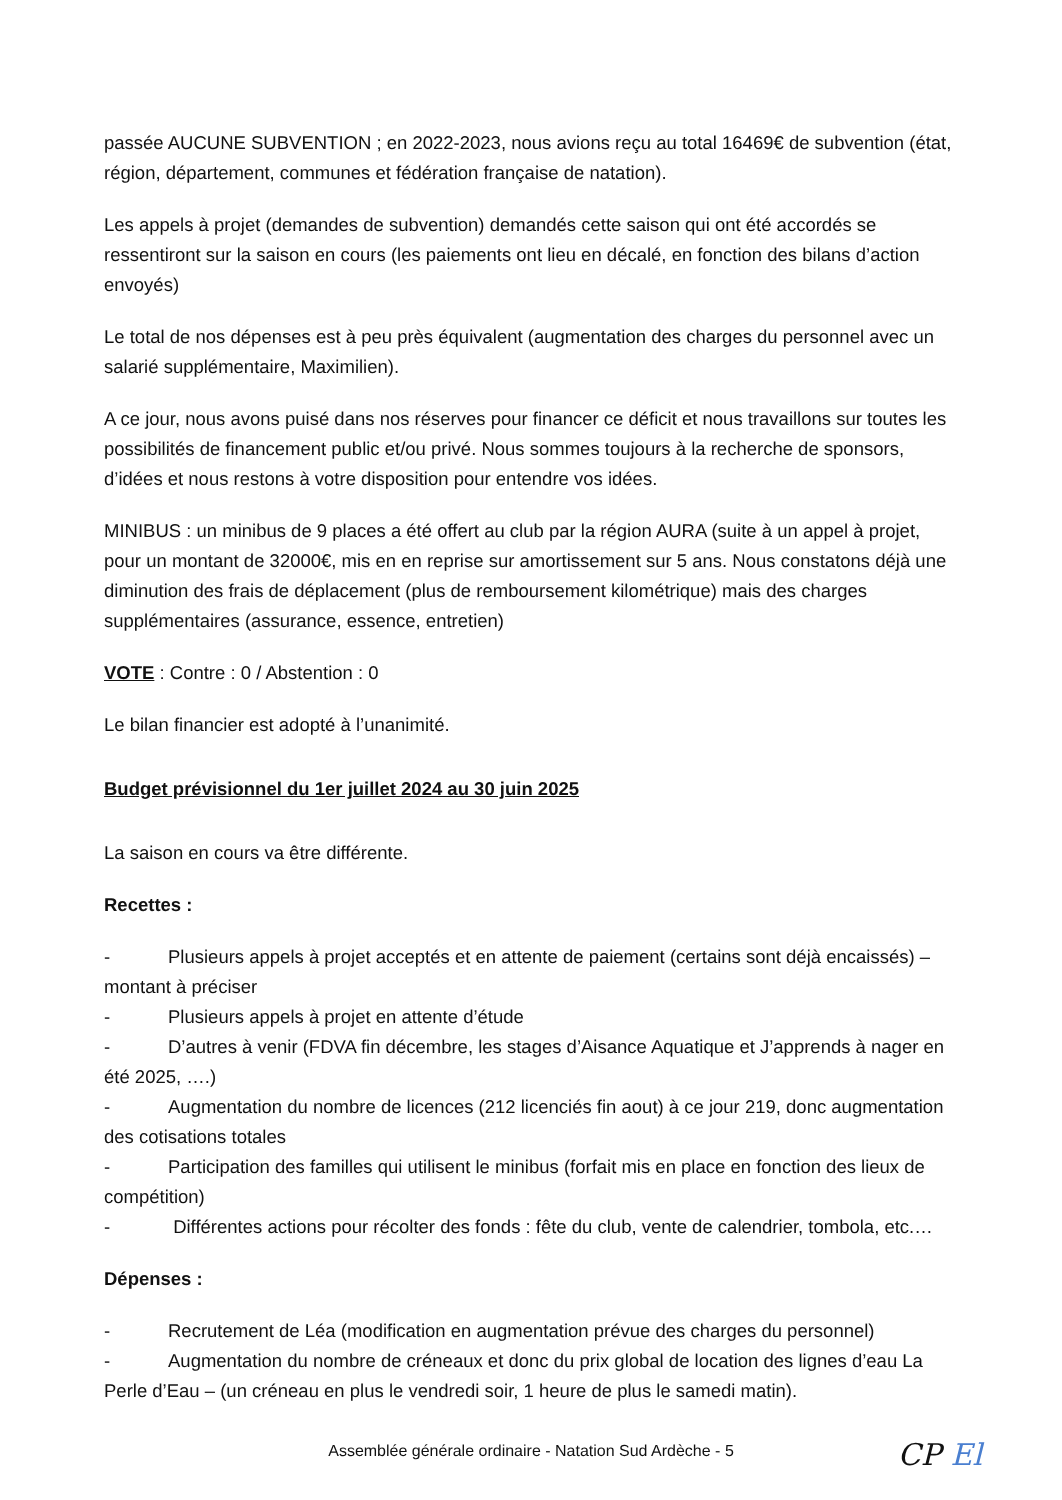passée AUCUNE SUBVENTION ; en 2022-2023, nous avions reçu au total 16469€ de subvention (état, région, département, communes et fédération française de natation).
Les appels à projet (demandes de subvention) demandés cette saison qui ont été accordés se ressentiront sur la saison en cours (les paiements ont lieu en décalé, en fonction des bilans d’action envoyés)
Le total de nos dépenses est à peu près équivalent (augmentation des charges du personnel avec un salarié supplémentaire, Maximilien).
A ce jour, nous avons puisé dans nos réserves pour financer ce déficit et nous travaillons sur toutes les possibilités de financement public et/ou privé. Nous sommes toujours à la recherche de sponsors, d’idées et nous restons à votre disposition pour entendre vos idées.
MINIBUS : un minibus de 9 places a été offert au club par la région AURA (suite à un appel à projet, pour un montant de 32000€, mis en en reprise sur amortissement sur 5 ans. Nous constatons déjà une diminution des frais de déplacement (plus de remboursement kilométrique) mais des charges supplémentaires (assurance, essence, entretien)
VOTE : Contre : 0 / Abstention : 0
Le bilan financier est adopté à l’unanimité.
Budget prévisionnel du 1er juillet 2024 au 30 juin 2025
La saison en cours va être différente.
Recettes :
- Plusieurs appels à projet acceptés et en attente de paiement (certains sont déjà encaissés) – montant à préciser
- Plusieurs appels à projet en attente d’étude
- D’autres à venir (FDVA fin décembre, les stages d’Aisance Aquatique et J’apprends à nager en été 2025, ….)
- Augmentation du nombre de licences (212 licenciés fin aout) à ce jour 219, donc augmentation des cotisations totales
- Participation des familles qui utilisent le minibus (forfait mis en place en fonction des lieux de compétition)
- Différentes actions pour récolter des fonds : fête du club, vente de calendrier, tombola, etc.…
Dépenses :
- Recrutement de Léa (modification en augmentation prévue des charges du personnel)
- Augmentation du nombre de créneaux et donc du prix global de location des lignes d’eau La Perle d’Eau – (un créneau en plus le vendredi soir, 1 heure de plus le samedi matin).
Assemblée générale ordinaire - Natation Sud Ardèche - 5
CP El